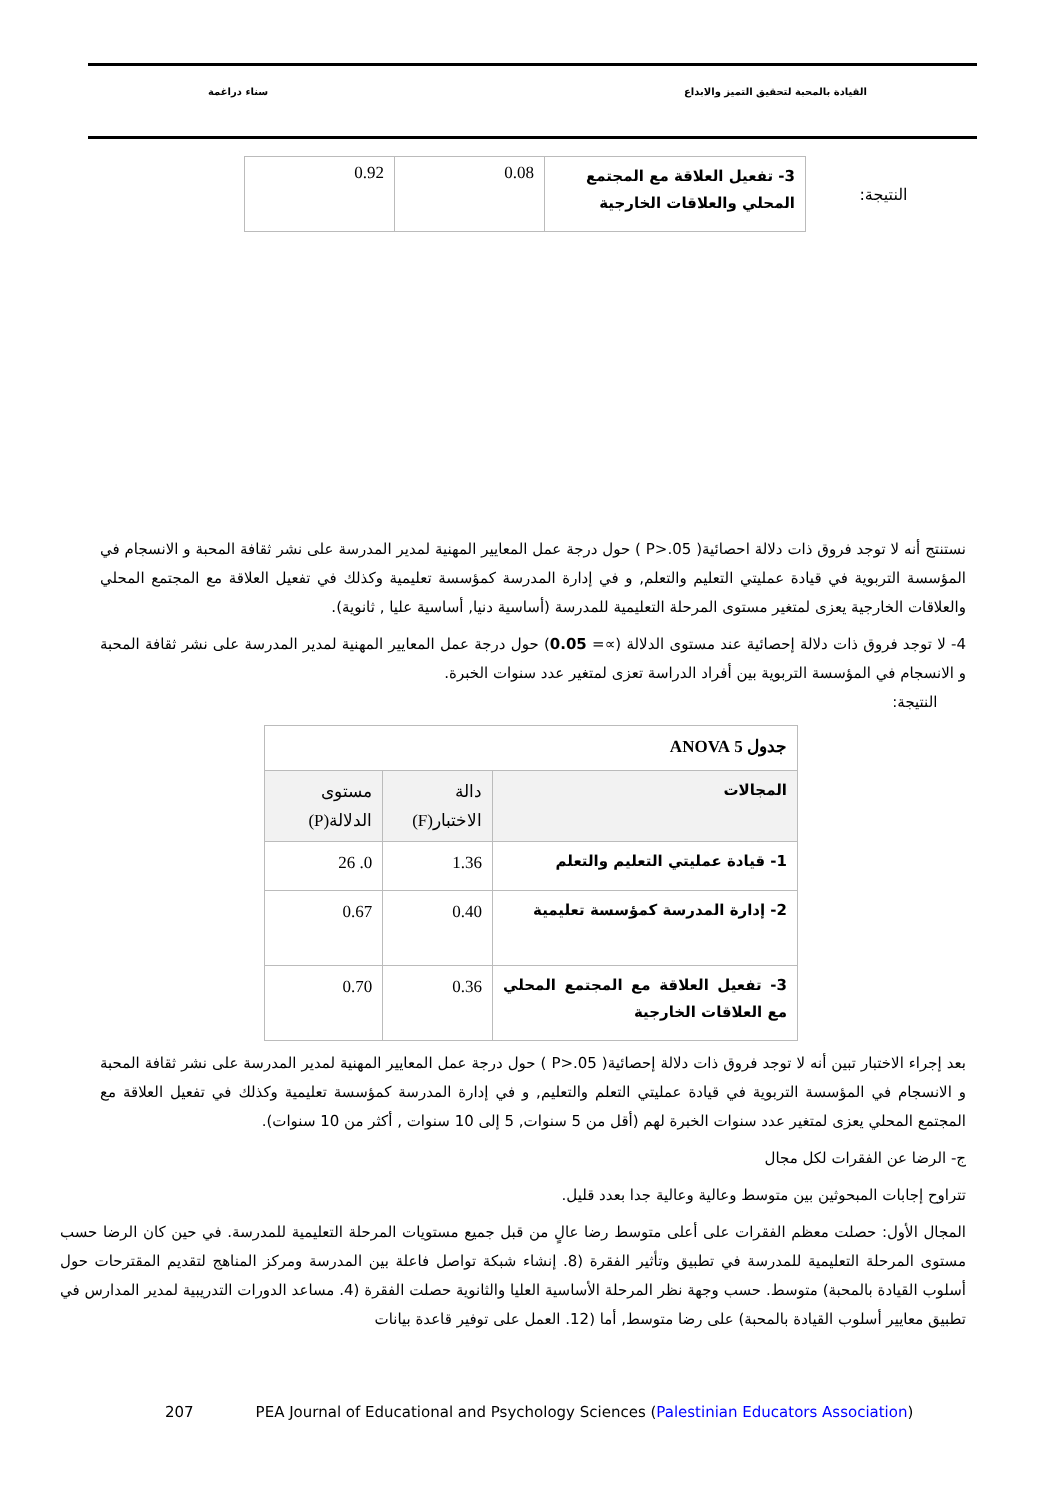القيادة بالمحبة لتحقيق التميز والابداع سناء دراغمة
النتيجة:
| 3- تفعيل العلاقة مع المجتمع المحلي والعلاقات الخارجية | 0.08 | 0.92 |
نستنتج أنه لا توجد فروق ذات دلالة احصائية( P>.05 ) حول درجة عمل المعايير المهنية لمدير المدرسة على نشر ثقافة المحبة و الانسجام في المؤسسة التربوية في قيادة عمليتي التعليم والتعلم, و في إدارة المدرسة كمؤسسة تعليمية وكذلك في تفعيل العلاقة مع المجتمع المحلي والعلاقات الخارجية يعزى لمتغير مستوى المرحلة التعليمية للمدرسة (أساسية دنيا, أساسية عليا , ثانوية).
4- لا توجد فروق ذات دلالة إحصائية عند مستوى الدلالة (∝= 0.05) حول درجة عمل المعايير المهنية لمدير المدرسة على نشر ثقافة المحبة و الانسجام في المؤسسة التربوية بين أفراد الدراسة تعزى لمتغير عدد سنوات الخبرة.
النتيجة:
| جدول 5 ANOVA | | |
| --- | --- | --- |
| المجالات | دالة الاختبار(F) | مستوى الدلالة(P) |
| 1- قيادة عمليتي التعليم والتعلم | 1.36 | 0. 26 |
| 2- إدارة المدرسة كمؤسسة تعليمية | 0.40 | 0.67 |
| 3- تفعيل العلاقة مع المجتمع المحلي مع العلاقات الخارجية | 0.36 | 0.70 |
بعد إجراء الاختبار تبين أنه لا توجد فروق ذات دلالة إحصائية( P>.05 ) حول درجة عمل المعايير المهنية لمدير المدرسة على نشر ثقافة المحبة و الانسجام في المؤسسة التربوية في قيادة عمليتي التعلم والتعليم, و في إدارة المدرسة كمؤسسة تعليمية وكذلك في تفعيل العلاقة مع المجتمع المحلي يعزى لمتغير عدد سنوات الخبرة لهم (أقل من 5 سنوات, 5 إلى 10 سنوات , أكثر من 10 سنوات).
ج- الرضا عن الفقرات لكل مجال
تتراوح إجابات المبحوثين بين متوسط وعالية وعالية جدا بعدد قليل.
المجال الأول: حصلت معظم الفقرات على أعلى متوسط رضا عالٍ من قبل جميع مستويات المرحلة التعليمية للمدرسة. في حين كان الرضا حسب مستوى المرحلة التعليمية للمدرسة في تطبيق وتأثير الفقرة (8. إنشاء شبكة تواصل فاعلة بين المدرسة ومركز المناهج لتقديم المقترحات حول أسلوب القيادة بالمحبة) متوسط. حسب وجهة نظر المرحلة الأساسية العليا والثانوية حصلت الفقرة (4. مساعد الدورات التدريبية لمدير المدارس في تطبيق معايير أسلوب القيادة بالمحبة) على رضا متوسط, أما (12. العمل على توفير قاعدة بيانات
207 PEA Journal of Educational and Psychology Sciences (Palestinian Educators Association)